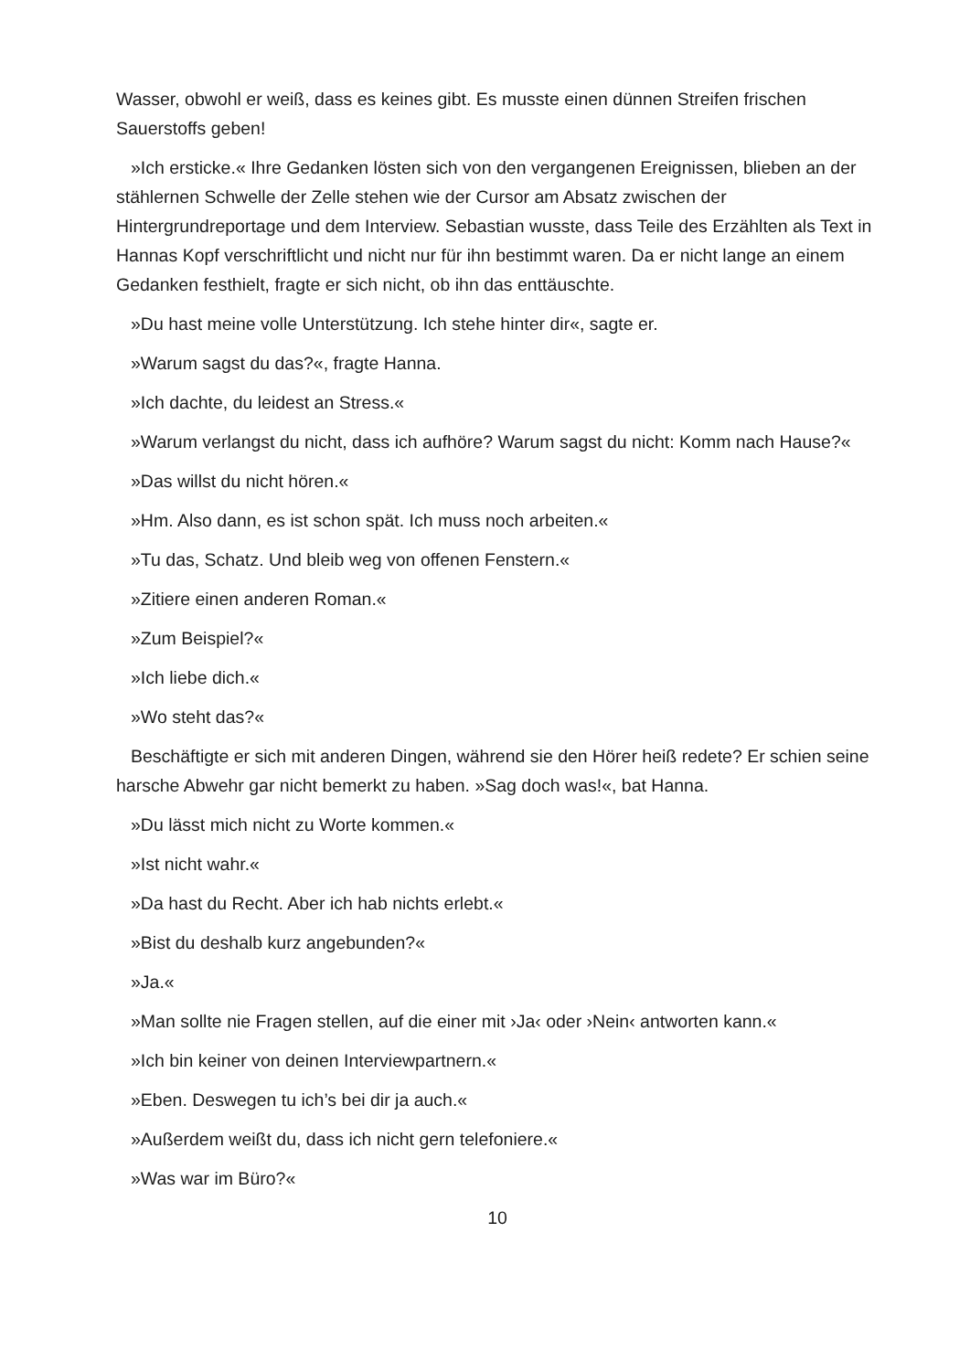Wasser, obwohl er weiß, dass es keines gibt. Es musste einen dünnen Streifen frischen Sauerstoffs geben!
»Ich ersticke.« Ihre Gedanken lösten sich von den vergangenen Ereignissen, blieben an der stählernen Schwelle der Zelle stehen wie der Cursor am Absatz zwischen der Hintergrundreportage und dem Interview. Sebastian wusste, dass Teile des Erzählten als Text in Hannas Kopf verschriftlicht und nicht nur für ihn bestimmt waren. Da er nicht lange an einem Gedanken festhielt, fragte er sich nicht, ob ihn das enttäuschte.
»Du hast meine volle Unterstützung. Ich stehe hinter dir«, sagte er.
»Warum sagst du das?«, fragte Hanna.
»Ich dachte, du leidest an Stress.«
»Warum verlangst du nicht, dass ich aufhöre? Warum sagst du nicht: Komm nach Hause?«
»Das willst du nicht hören.«
»Hm. Also dann, es ist schon spät. Ich muss noch arbeiten.«
»Tu das, Schatz. Und bleib weg von offenen Fenstern.«
»Zitiere einen anderen Roman.«
»Zum Beispiel?«
»Ich liebe dich.«
»Wo steht das?«
Beschäftigte er sich mit anderen Dingen, während sie den Hörer heiß redete? Er schien seine harsche Abwehr gar nicht bemerkt zu haben. »Sag doch was!«, bat Hanna.
»Du lässt mich nicht zu Worte kommen.«
»Ist nicht wahr.«
»Da hast du Recht. Aber ich hab nichts erlebt.«
»Bist du deshalb kurz angebunden?«
»Ja.«
»Man sollte nie Fragen stellen, auf die einer mit ›Ja‹ oder ›Nein‹ antworten kann.«
»Ich bin keiner von deinen Interviewpartnern.«
»Eben. Deswegen tu ich’s bei dir ja auch.«
»Außerdem weißt du, dass ich nicht gern telefoniere.«
»Was war im Büro?«
10